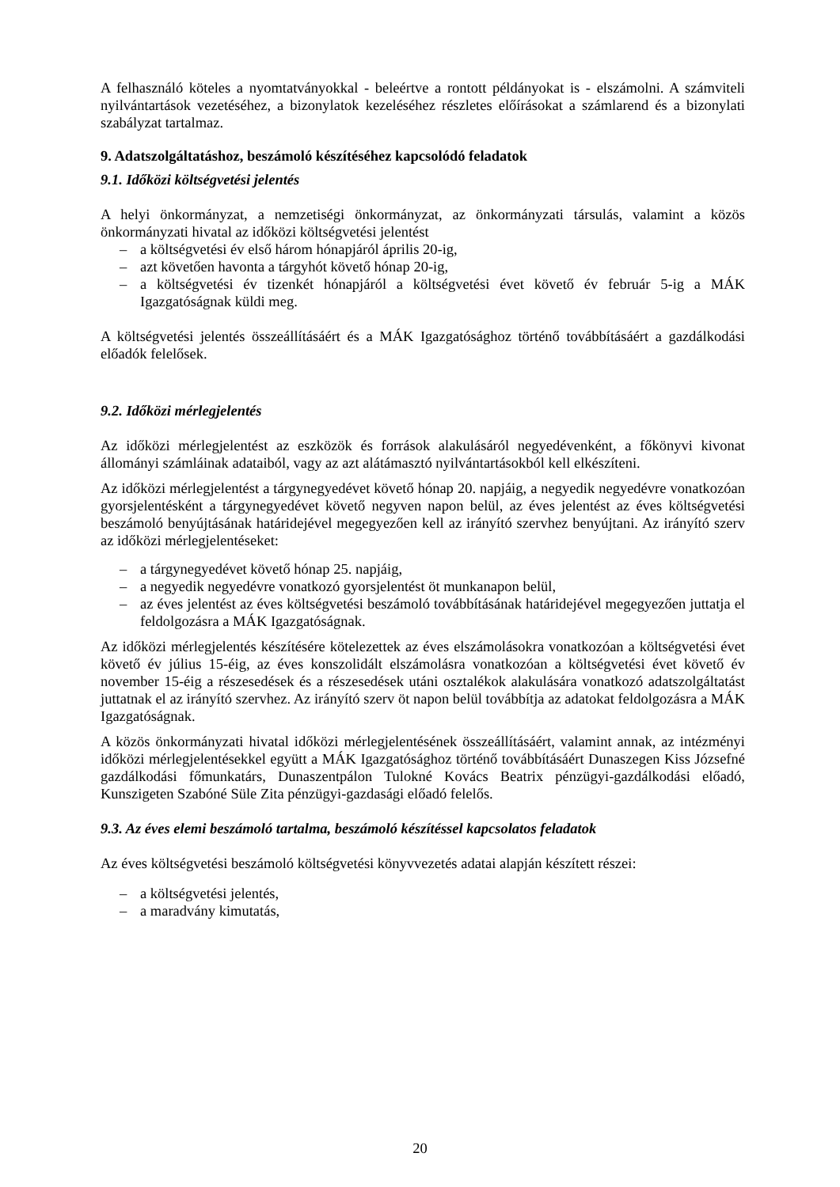A felhasználó köteles a nyomtatványokkal - beleértve a rontott példányokat is - elszámolni. A számviteli nyilvántartások vezetéséhez, a bizonylatok kezeléséhez részletes előírásokat a számlarend és a bizonylati szabályzat tartalmaz.
9. Adatszolgáltatáshoz, beszámoló készítéséhez kapcsolódó feladatok
9.1. Időközi költségvetési jelentés
A helyi önkormányzat, a nemzetiségi önkormányzat, az önkormányzati társulás, valamint a közös önkormányzati hivatal az időközi költségvetési jelentést
– a költségvetési év első három hónapjáról április 20-ig,
– azt követően havonta a tárgyhót követő hónap 20-ig,
– a költségvetési év tizenkét hónapjáról a költségvetési évet követő év február 5-ig a MÁK Igazgatóságnak küldi meg.
A költségvetési jelentés összeállításáért és a MÁK Igazgatósághoz történő továbbításáért a gazdálkodási előadók felelősek.
9.2. Időközi mérlegjelentés
Az időközi mérlegjelentést az eszközök és források alakulásáról negyedévenként, a főkönyvi kivonat állományi számláinak adataiból, vagy az azt alátámasztó nyilvántartásokból kell elkészíteni.
Az időközi mérlegjelentést a tárgynegyedévet követő hónap 20. napjáig, a negyedik negyedévre vonatkozóan gyorsjelentésként a tárgynegyedévet követő negyven napon belül, az éves jelentést az éves költségvetési beszámoló benyújtásának határidejével megegyezően kell az irányító szervhez benyújtani. Az irányító szerv az időközi mérlegjelentéseket:
– a tárgynegyedévet követő hónap 25. napjáig,
– a negyedik negyedévre vonatkozó gyorsjelentést öt munkanapon belül,
– az éves jelentést az éves költségvetési beszámoló továbbításának határidejével megegyezően juttatja el feldolgozásra a MÁK Igazgatóságnak.
Az időközi mérlegjelentés készítésére kötelezettek az éves elszámolásokra vonatkozóan a költségvetési évet követő év július 15-éig, az éves konszolidált elszámolásra vonatkozóan a költségvetési évet követő év november 15-éig a részesedések és a részesedések utáni osztalékok alakulására vonatkozó adatszolgáltatást juttatnak el az irányító szervhez. Az irányító szerv öt napon belül továbbítja az adatokat feldolgozásra a MÁK Igazgatóságnak.
A közös önkormányzati hivatal időközi mérlegjelentésének összeállításáért, valamint annak, az intézményi időközi mérlegjelentésekkel együtt a MÁK Igazgatósághoz történő továbbításáért Dunaszegen Kiss Józsefné gazdálkodási főmunkatárs, Dunaszentpálon Tulokné Kovács Beatrix pénzügyi-gazdálkodási előadó, Kunszigeten Szabóné Süle Zita pénzügyi-gazdasági előadó felelős.
9.3. Az éves elemi beszámoló tartalma, beszámoló készítéssel kapcsolatos feladatok
Az éves költségvetési beszámoló költségvetési könyvvezetés adatai alapján készített részei:
– a költségvetési jelentés,
– a maradvány kimutatás,
20